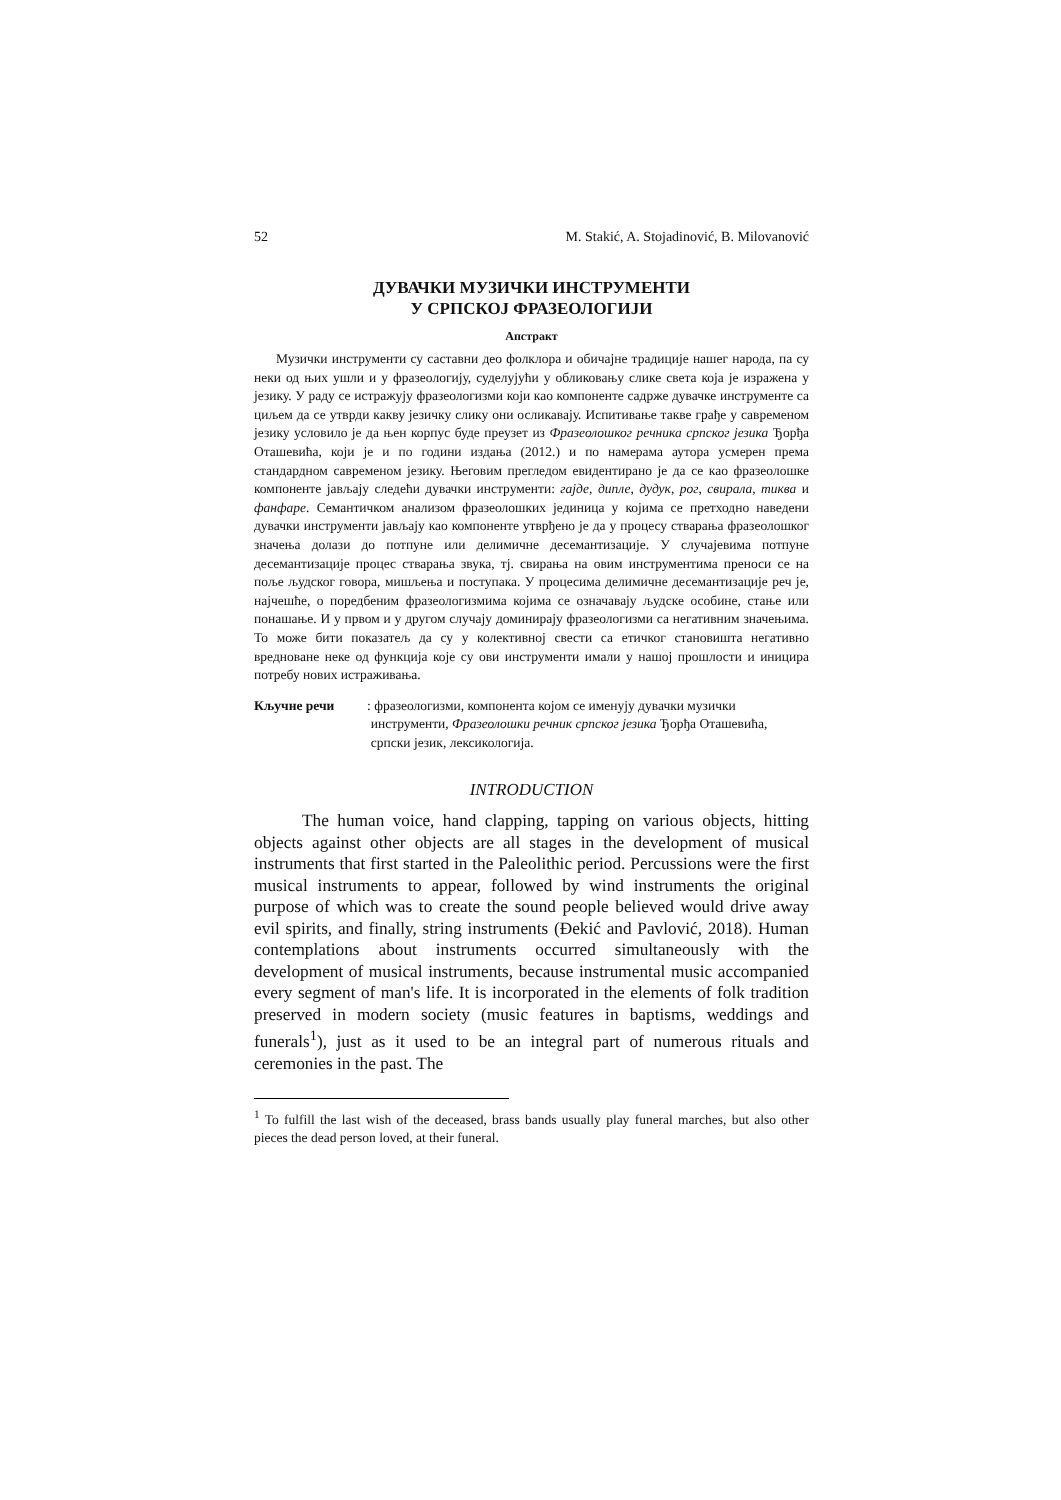52 M. Stakić, A. Stojadinović, B. Milovanović
ДУВАЧКИ МУЗИЧКИ ИНСТРУМЕНТИ
У СРПСКОЈ ФРАЗЕОЛОГИЈИ
Апстракт
Музички инструменти су саставни део фолклора и обичајне традиције нашег народа, па су неки од њих ушли и у фразеологију, суделујући у обликовању слике света која је изражена у језику. У раду се истражују фразеологизми који као компоненте садрже дувачке инструменте са циљем да се утврди какву језичку слику они осликавају. Испитивање такве грађе у савременом језику условило је да њен корпус буде преузет из Фразеолошког речника српског језика Ђорђа Оташевића, који је и по години издања (2012.) и по намерама аутора усмерен према стандардном савременом језику. Његовим прегледом евидентирано је да се као фразеолошке компоненте јављају следећи дувачки инструменти: гајде, дипле, дудук, рог, свирала, тиква и фанфаре. Семантичком анализом фразеолошких јединица у којима се претходно наведени дувачки инструменти јављају као компоненте утврђено је да у процесу стварања фразеолошког значења долази до потпуне или делимичне десемантизације. У случајевима потпуне десемантизације процес стварања звука, тј. свирања на овим инструментима преноси се на поље људског говора, мишљења и поступака. У процесима делимичне десемантизације реч је, најчешће, о поредбеним фразеологизмима којима се означавају људске особине, стање или понашање. И у првом и у другом случају доминирају фразеологизми са негативним значењима. То може бити показатељ да су у колективној свести са етичког становишта негативно вредноване неке од функција које су ови инструменти имали у нашој прошлости и иницира потребу нових истраживања.
Кључне речи: фразеологизми, компонента којом се именују дувачки музички инструменти, Фразеолошки речник српског језика Ђорђа Оташевића, српски језик, лексикологија.
INTRODUCTION
The human voice, hand clapping, tapping on various objects, hitting objects against other objects are all stages in the development of musical instruments that first started in the Paleolithic period. Percussions were the first musical instruments to appear, followed by wind instruments the original purpose of which was to create the sound people believed would drive away evil spirits, and finally, string instruments (Đekić and Pavlović, 2018). Human contemplations about instruments occurred simultaneously with the development of musical instruments, because instrumental music accompanied every segment of man's life. It is incorporated in the elements of folk tradition preserved in modern society (music features in baptisms, weddings and funerals<sup>1</sup>), just as it used to be an integral part of numerous rituals and ceremonies in the past. The
<sup>1</sup> To fulfill the last wish of the deceased, brass bands usually play funeral marches, but also other pieces the dead person loved, at their funeral.